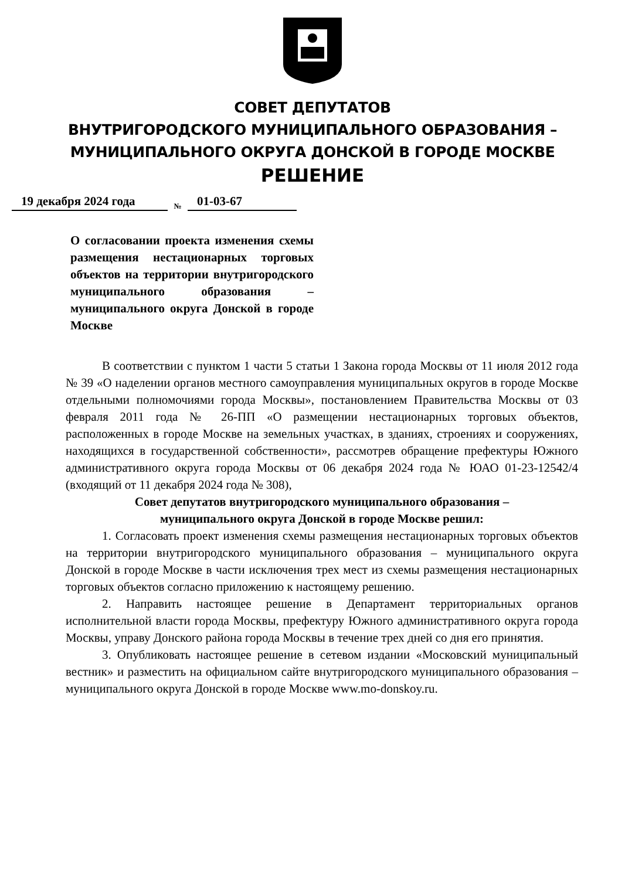СОВЕТ ДЕПУТАТОВ
ВНУТРИГОРОДСКОГО МУНИЦИПАЛЬНОГО ОБРАЗОВАНИЯ –
МУНИЦИПАЛЬНОГО ОКРУГА ДОНСКОЙ В ГОРОДЕ МОСКВЕ
РЕШЕНИЕ
19 декабря 2024 года № 01-03-67
О согласовании проекта изменения схемы размещения нестационарных торговых объектов на территории внутригородского муниципального образования – муниципального округа Донской в городе Москве
В соответствии с пунктом 1 части 5 статьи 1 Закона города Москвы от 11 июля 2012 года № 39 «О наделении органов местного самоуправления муниципальных округов в городе Москве отдельными полномочиями города Москвы», постановлением Правительства Москвы от 03 февраля 2011 года № 26-ПП «О размещении нестационарных торговых объектов, расположенных в городе Москве на земельных участках, в зданиях, строениях и сооружениях, находящихся в государственной собственности», рассмотрев обращение префектуры Южного административного округа города Москвы от 06 декабря 2024 года № ЮАО 01-23-12542/4 (входящий от 11 декабря 2024 года № 308),
Совет депутатов внутригородского муниципального образования –
муниципального округа Донской в городе Москве решил:
1. Согласовать проект изменения схемы размещения нестационарных торговых объектов на территории внутригородского муниципального образования – муниципального округа Донской в городе Москве в части исключения трех мест из схемы размещения нестационарных торговых объектов согласно приложению к настоящему решению.
2. Направить настоящее решение в Департамент территориальных органов исполнительной власти города Москвы, префектуру Южного административного округа города Москвы, управу Донского района города Москвы в течение трех дней со дня его принятия.
3. Опубликовать настоящее решение в сетевом издании «Московский муниципальный вестник» и разместить на официальном сайте внутригородского муниципального образования – муниципального округа Донской в городе Москве www.mo-donskoy.ru.